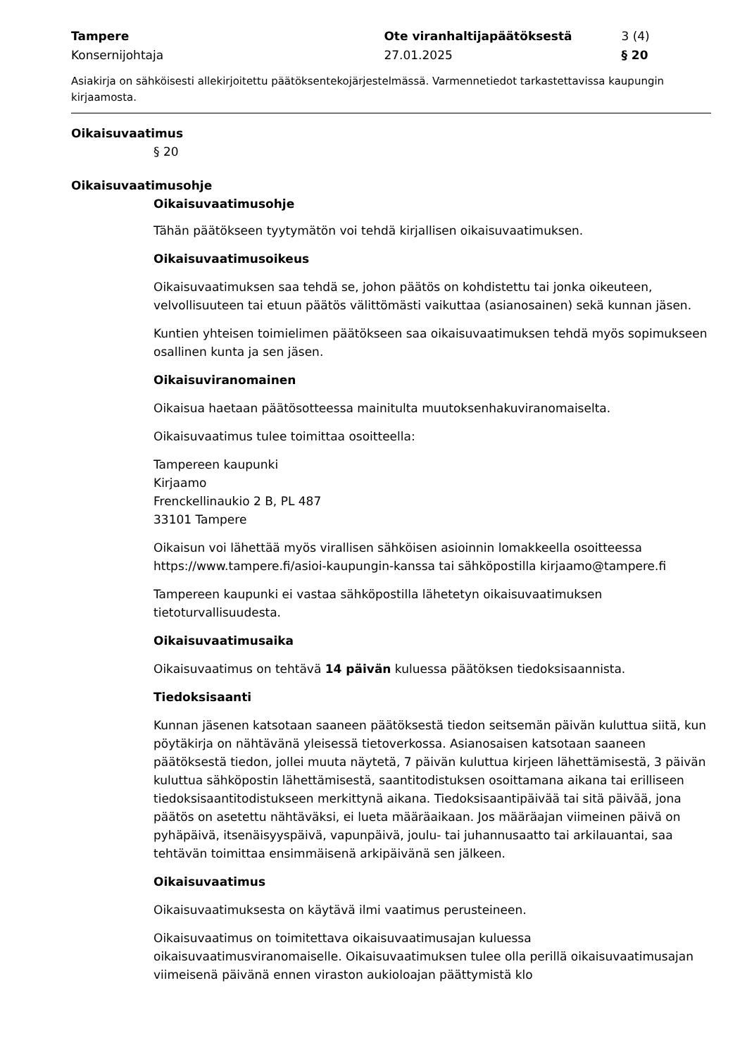Tampere Ote viranhaltijapäätöksestä 3 (4)
Konsernijohtaja 27.01.2025 § 20
Asiakirja on sähköisesti allekirjoitettu päätöksentekojärjestelmässä. Varmennetiedot tarkastettavissa kaupungin kirjaamosta.
Oikaisuvaatimus
§ 20
Oikaisuvaatimusohje
Oikaisuvaatimusohje
Tähän päätökseen tyytymätön voi tehdä kirjallisen oikaisuvaatimuksen.
Oikaisuvaatimusoikeus
Oikaisuvaatimuksen saa tehdä se, johon päätös on kohdistettu tai jonka oikeuteen, velvollisuuteen tai etuun päätös välittömästi vaikuttaa (asianosainen) sekä kunnan jäsen.
Kuntien yhteisen toimielimen päätökseen saa oikaisuvaatimuksen tehdä myös sopimukseen osallinen kunta ja sen jäsen.
Oikaisuviranomainen
Oikaisua haetaan päätösotteessa mainitulta muutoksenhakuviranomaiselta.
Oikaisuvaatimus tulee toimittaa osoitteella:
Tampereen kaupunki
Kirjaamo
Frenckellinaukio 2 B, PL 487
33101 Tampere
Oikaisun voi lähettää myös virallisen sähköisen asioinnin lomakkeella osoitteessa https://www.tampere.fi/asioi-kaupungin-kanssa tai sähköpostilla kirjaamo@tampere.fi
Tampereen kaupunki ei vastaa sähköpostilla lähetetyn oikaisuvaatimuksen tietoturvallisuudesta.
Oikaisuvaatimusaika
Oikaisuvaatimus on tehtävä 14 päivän kuluessa päätöksen tiedoksisaannista.
Tiedoksisaanti
Kunnan jäsenen katsotaan saaneen päätöksestä tiedon seitsemän päivän kuluttua siitä, kun pöytäkirja on nähtävänä yleisessä tietoverkossa. Asianosaisen katsotaan saaneen päätöksestä tiedon, jollei muuta näytetä, 7 päivän kuluttua kirjeen lähettämisestä, 3 päivän kuluttua sähköpostin lähettämisestä, saantitodistuksen osoittamana aikana tai erilliseen tiedoksisaantitodistukseen merkittynä aikana. Tiedoksisaantipäivää tai sitä päivää, jona päätös on asetettu nähtäväksi, ei lueta määräaikaan. Jos määräajan viimeinen päivä on pyhäpäivä, itsenäisyyspäivä, vapunpäivä, joulu- tai juhannusaatto tai arkilauantai, saa tehtävän toimittaa ensimmäisenä arkipäivänä sen jälkeen.
Oikaisuvaatimus
Oikaisuvaatimuksesta on käytävä ilmi vaatimus perusteineen.
Oikaisuvaatimus on toimitettava oikaisuvaatimusajan kuluessa oikaisuvaatimusviranomaiselle. Oikaisuvaatimuksen tulee olla perillä oikaisuvaatimusajan viimeisenä päivänä ennen viraston aukioloajan päättymistä klo